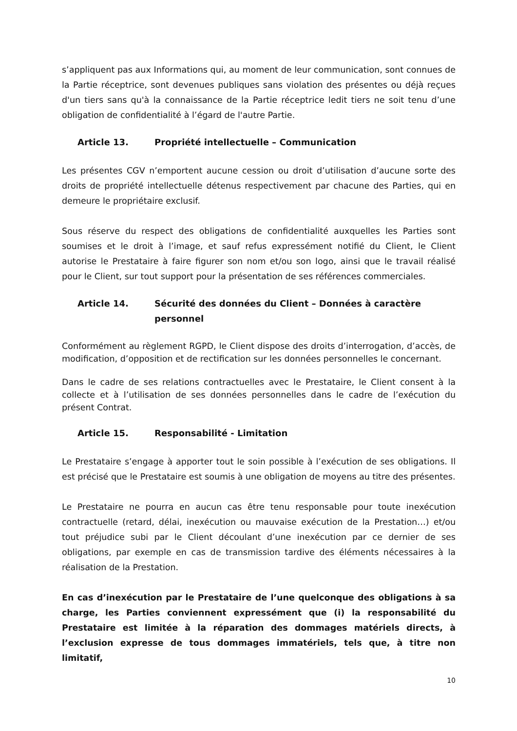s’appliquent pas aux Informations qui, au moment de leur communication, sont connues de la Partie réceptrice, sont devenues publiques sans violation des présentes ou déjà reçues d'un tiers sans qu'à la connaissance de la Partie réceptrice ledit tiers ne soit tenu d’une obligation de confidentialité à l’égard de l'autre Partie.
Article 13. Propriété intellectuelle – Communication
Les présentes CGV n’emportent aucune cession ou droit d’utilisation d’aucune sorte des droits de propriété intellectuelle détenus respectivement par chacune des Parties, qui en demeure le propriétaire exclusif.
Sous réserve du respect des obligations de confidentialité auxquelles les Parties sont soumises et le droit à l’image, et sauf refus expressément notifié du Client, le Client autorise le Prestataire à faire figurer son nom et/ou son logo, ainsi que le travail réalisé pour le Client, sur tout support pour la présentation de ses références commerciales.
Article 14. Sécurité des données du Client – Données à caractère personnel
Conformément au règlement RGPD, le Client dispose des droits d’interrogation, d’accès, de modification, d’opposition et de rectification sur les données personnelles le concernant.
Dans le cadre de ses relations contractuelles avec le Prestataire, le Client consent à la collecte et à l’utilisation de ses données personnelles dans le cadre de l’exécution du présent Contrat.
Article 15. Responsabilité - Limitation
Le Prestataire s’engage à apporter tout le soin possible à l’exécution de ses obligations. Il est précisé que le Prestataire est soumis à une obligation de moyens au titre des présentes.
Le Prestataire ne pourra en aucun cas être tenu responsable pour toute inexécution contractuelle (retard, délai, inexécution ou mauvaise exécution de la Prestation…) et/ou tout préjudice subi par le Client découlant d’une inexécution par ce dernier de ses obligations, par exemple en cas de transmission tardive des éléments nécessaires à la réalisation de la Prestation.
En cas d’inexécution par le Prestataire de l’une quelconque des obligations à sa charge, les Parties conviennent expressément que (i) la responsabilité du Prestataire est limitée à la réparation des dommages matériels directs, à l’exclusion expresse de tous dommages immatériels, tels que, à titre non limitatif,
10